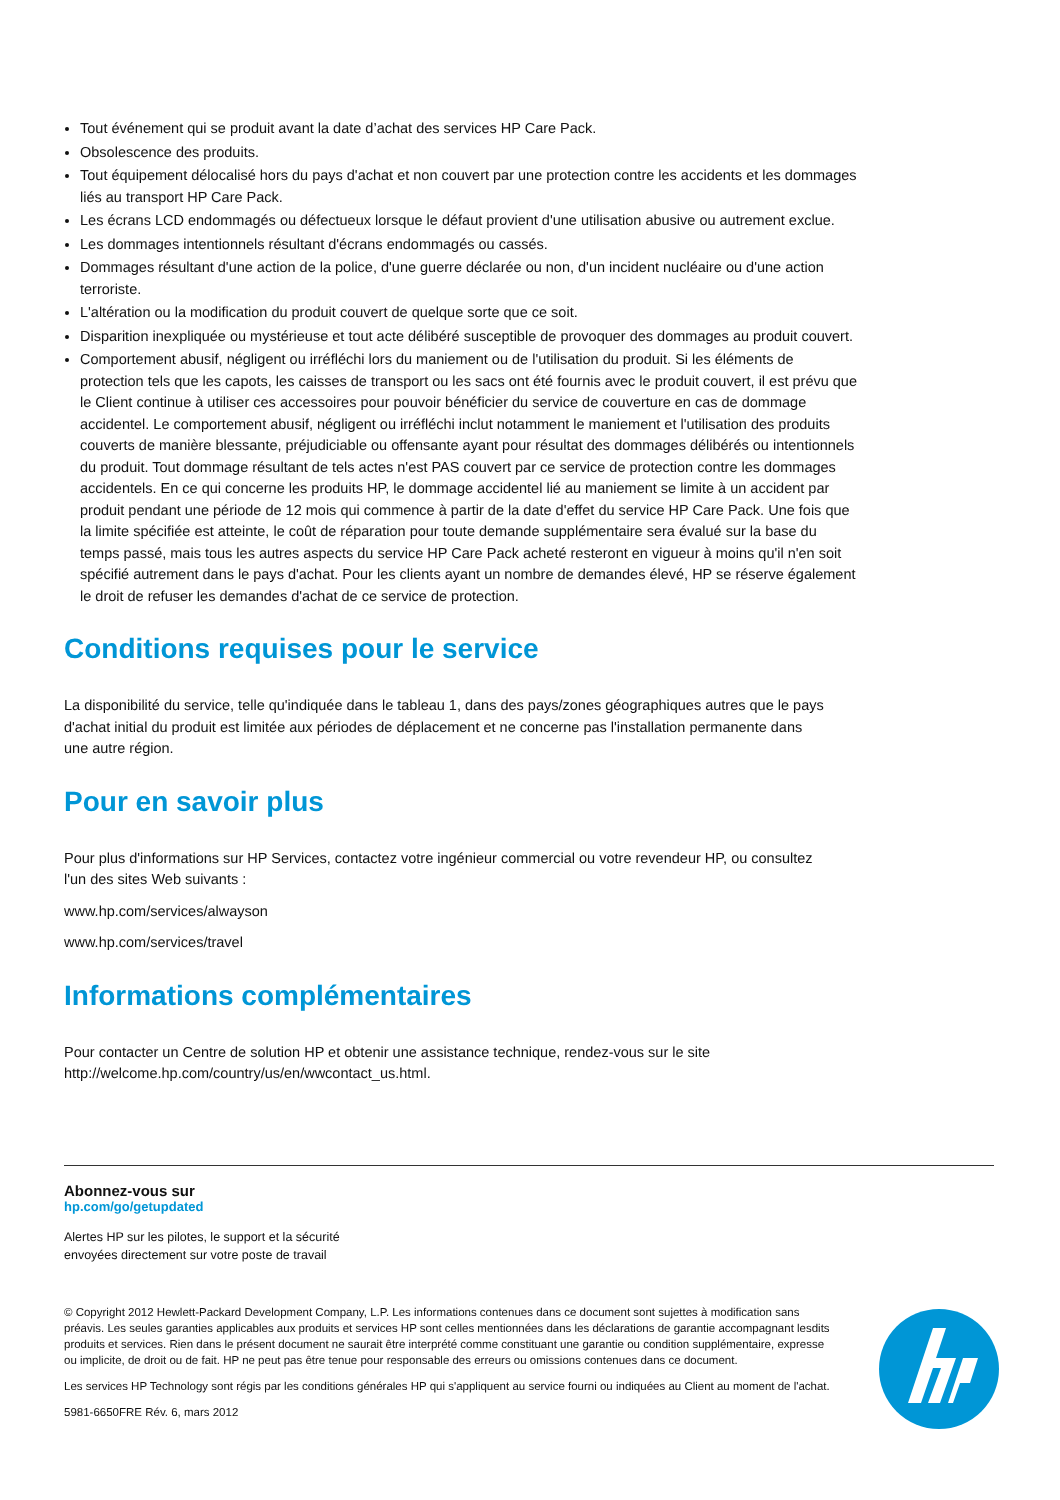Tout événement qui se produit avant la date d’achat des services HP Care Pack.
Obsolescence des produits.
Tout équipement délocalisé hors du pays d'achat et non couvert par une protection contre les accidents et les dommages liés au transport HP Care Pack.
Les écrans LCD endommagés ou défectueux lorsque le défaut provient d'une utilisation abusive ou autrement exclue.
Les dommages intentionnels résultant d'écrans endommagés ou cassés.
Dommages résultant d'une action de la police, d'une guerre déclarée ou non, d'un incident nucléaire ou d'une action terroriste.
L'altération ou la modification du produit couvert de quelque sorte que ce soit.
Disparition inexpliquée ou mystérieuse et tout acte délibéré susceptible de provoquer des dommages au produit couvert.
Comportement abusif, négligent ou irréfléchi lors du maniement ou de l'utilisation du produit. Si les éléments de protection tels que les capots, les caisses de transport ou les sacs ont été fournis avec le produit couvert, il est prévu que le Client continue à utiliser ces accessoires pour pouvoir bénéficier du service de couverture en cas de dommage accidentel. Le comportement abusif, négligent ou irréfléchi inclut notamment le maniement et l'utilisation des produits couverts de manière blessante, préjudiciable ou offensante ayant pour résultat des dommages délibérés ou intentionnels du produit. Tout dommage résultant de tels actes n'est PAS couvert par ce service de protection contre les dommages accidentels. En ce qui concerne les produits HP, le dommage accidentel lié au maniement se limite à un accident par produit pendant une période de 12 mois qui commence à partir de la date d'effet du service HP Care Pack. Une fois que la limite spécifiée est atteinte, le coût de réparation pour toute demande supplémentaire sera évalué sur la base du temps passé, mais tous les autres aspects du service HP Care Pack acheté resteront en vigueur à moins qu'il n'en soit spécifié autrement dans le pays d'achat. Pour les clients ayant un nombre de demandes élevé, HP se réserve également le droit de refuser les demandes d'achat de ce service de protection.
Conditions requises pour le service
La disponibilité du service, telle qu'indiquée dans le tableau 1, dans des pays/zones géographiques autres que le pays d'achat initial du produit est limitée aux périodes de déplacement et ne concerne pas l'installation permanente dans une autre région.
Pour en savoir plus
Pour plus d'informations sur HP Services, contactez votre ingénieur commercial ou votre revendeur HP, ou consultez l'un des sites Web suivants :
www.hp.com/services/alwayson
www.hp.com/services/travel
Informations complémentaires
Pour contacter un Centre de solution HP et obtenir une assistance technique, rendez-vous sur le site http://welcome.hp.com/country/us/en/wwcontact_us.html.
Abonnez-vous sur
hp.com/go/getupdated
Alertes HP sur les pilotes, le support et la sécurité
envoyées directement sur votre poste de travail
© Copyright 2012 Hewlett-Packard Development Company, L.P. Les informations contenues dans ce document sont sujettes à modification sans préavis. Les seules garanties applicables aux produits et services HP sont celles mentionnées dans les déclarations de garantie accompagnant lesdits produits et services. Rien dans le présent document ne saurait être interprété comme constituant une garantie ou condition supplémentaire, expresse ou implicite, de droit ou de fait. HP ne peut pas être tenue pour responsable des erreurs ou omissions contenues dans ce document.
Les services HP Technology sont régis par les conditions générales HP qui s'appliquent au service fourni ou indiquées au Client au moment de l'achat.
5981-6650FRE Rév. 6, mars 2012